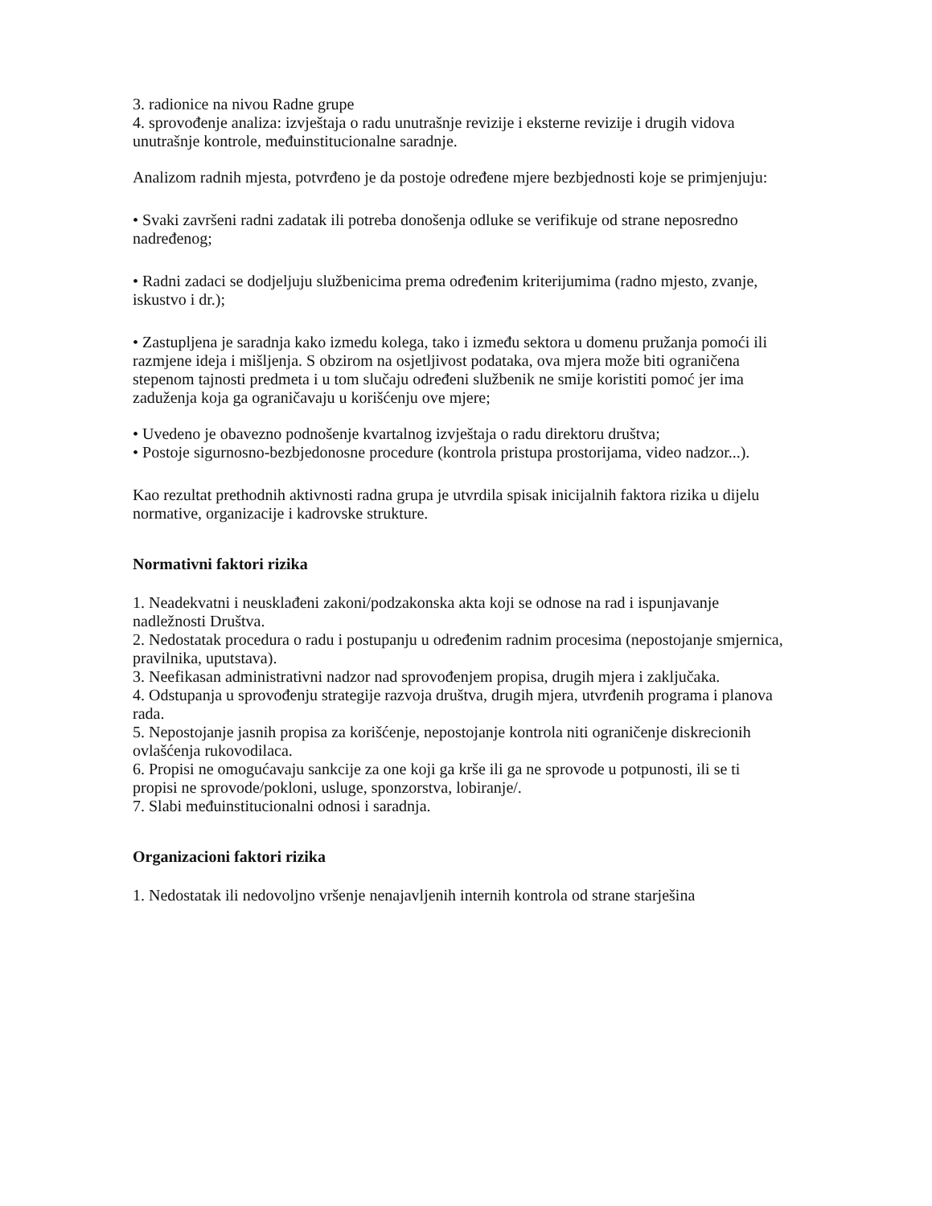3. radionice na nivou Radne grupe
4. sprovođenje analiza: izvještaja o radu unutrašnje revizije i eksterne revizije i drugih vidova unutrašnje kontrole, međuinstitucionalne saradnje.
Analizom radnih mjesta, potvrđeno je da postoje određene mjere bezbjednosti koje se primjenjuju:
• Svaki završeni radni zadatak ili potreba donošenja odluke se verifikuje od strane neposredno nadređenog;
• Radni zadaci se dodjeljuju službenicima prema određenim kriterijumima (radno mjesto, zvanje, iskustvo i dr.);
• Zastupljena je saradnja kako izmedu kolega, tako i između sektora u domenu pružanja pomoći ili razmjene ideja i mišljenja. S obzirom na osjetljivost podataka, ova mjera može biti ograničena stepenom tajnosti predmeta i u tom slučaju određeni službenik ne smije koristiti pomoć jer ima zaduženja koja ga ograničavaju u korišćenju ove mjere;
• Uvedeno je obavezno podnošenje kvartalnog izvještaja o radu direktoru društva;
• Postoje sigurnosno-bezbjedonosne procedure (kontrola pristupa prostorijama, video nadzor...).
Kao rezultat prethodnih aktivnosti radna grupa je utvrdila spisak inicijalnih faktora rizika u dijelu normative, organizacije i kadrovske strukture.
Normativni faktori rizika
1. Neadekvatni i neusklađeni zakoni/podzakonska akta koji se odnose na rad i ispunjavanje nadležnosti Društva.
2. Nedostatak procedura o radu i postupanju u određenim radnim procesima (nepostojanje smjernica, pravilnika, uputstava).
3. Neefikasan administrativni nadzor nad sprovođenjem propisa, drugih mjera i zaključaka.
4. Odstupanja u sprovođenju strategije razvoja društva, drugih mjera, utvrđenih programa i planova rada.
5. Nepostojanje jasnih propisa za korišćenje, nepostojanje kontrola niti ograničenje diskrecionih ovlašćenja rukovodilaca.
6. Propisi ne omogućavaju sankcije za one koji ga krše ili ga ne sprovode u potpunosti, ili se ti propisi ne sprovode/pokloni, usluge, sponzorstva, lobiranje/.
7. Slabi međuinstitucionalni odnosi i saradnja.
Organizacioni faktori rizika
1. Nedostatak ili nedovoljno vršenje nenajavljenih internih kontrola od strane starješina